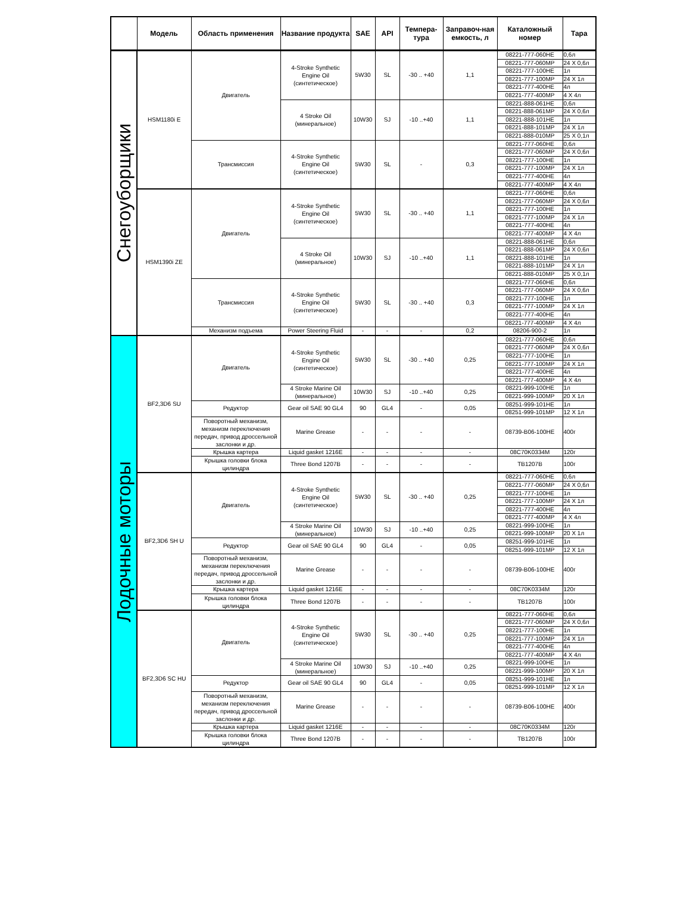| | Модель | Область применения | Название продукта | SAE | API | Темпера-тура | Заправоч-ная емкость, л | Каталожный номер | Тара |
| --- | --- | --- | --- | --- | --- | --- | --- | --- | --- |
| Снегоуборщики | HSM1180i E | Двигатель | 4-Stroke Synthetic Engine Oil (синтетическое) | 5W30 | SL | -30 .. +40 | 1,1 | 08221-777-060HE | 0,6л |
| | | | | | | | | 08221-777-060MP | 24 X 0,6л |
| | | | | | | | | 08221-777-100HE | 1л |
| | | | | | | | | 08221-777-100MP | 24 X 1л |
| | | | | | | | | 08221-777-400HE | 4л |
| | | | | | | | | 08221-777-400MP | 4 X 4л |
| | | | 4 Stroke Oil (минеральное) | 10W30 | SJ | -10 ..+40 | 1,1 | 08221-888-061HE | 0,6л |
| | | | | | | | | 08221-888-061MP | 24 X 0,6л |
| | | | | | | | | 08221-888-101HE | 1л |
| | | | | | | | | 08221-888-101MP | 24 X 1л |
| | | | | | | | | 08221-888-010MP | 25 X 0,1л |
| | | Трансмиссия | 4-Stroke Synthetic Engine Oil (синтетическое) | 5W30 | SL | - | 0,3 | 08221-777-060HE | 0,6л |
| | | | | | | | | 08221-777-060MP | 24 X 0,6л |
| | | | | | | | | 08221-777-100HE | 1л |
| | | | | | | | | 08221-777-100MP | 24 X 1л |
| | | | | | | | | 08221-777-400HE | 4л |
| | | | | | | | | 08221-777-400MP | 4 X 4л |
| | HSM1390i ZE | Двигатель | 4-Stroke Synthetic Engine Oil (синтетическое) | 5W30 | SL | -30 .. +40 | 1,1 | 08221-777-060HE | 0,6л |
| | | | | | | | | 08221-777-060MP | 24 X 0,6л |
| | | | | | | | | 08221-777-100HE | 1л |
| | | | | | | | | 08221-777-100MP | 24 X 1л |
| | | | | | | | | 08221-777-400HE | 4л |
| | | | | | | | | 08221-777-400MP | 4 X 4л |
| | | | 4 Stroke Oil (минеральное) | 10W30 | SJ | -10 ..+40 | 1,1 | 08221-888-061HE | 0,6л |
| | | | | | | | | 08221-888-061MP | 24 X 0,6л |
| | | | | | | | | 08221-888-101HE | 1л |
| | | | | | | | | 08221-888-101MP | 24 X 1л |
| | | | | | | | | 08221-888-010MP | 25 X 0,1л |
| | | Трансмиссия | 4-Stroke Synthetic Engine Oil (синтетическое) | 5W30 | SL | -30 .. +40 | 0,3 | 08221-777-060HE | 0,6л |
| | | | | | | | | 08221-777-060MP | 24 X 0,6л |
| | | | | | | | | 08221-777-100HE | 1л |
| | | | | | | | | 08221-777-100MP | 24 X 1л |
| | | | | | | | | 08221-777-400HE | 4л |
| | | | | | | | | 08221-777-400MP | 4 X 4л |
| | | Механизм подъема | Power Steering Fluid | - | - | - | 0,2 | 08206-900-2 | 1л |
| Лодочные моторы | BF2,3D6 SU | Двигатель | 4-Stroke Synthetic Engine Oil (синтетическое) | 5W30 | SL | -30 .. +40 | 0,25 | 08221-777-060HE | 0,6л |
| | | | | | | | | 08221-777-060MP | 24 X 0,6л |
| | | | | | | | | 08221-777-100HE | 1л |
| | | | | | | | | 08221-777-100MP | 24 X 1л |
| | | | | | | | | 08221-777-400HE | 4л |
| | | | | | | | | 08221-777-400MP | 4 X 4л |
| | | | 4 Stroke Marine Oil (минеральное) | 10W30 | SJ | -10 ..+40 | 0,25 | 08221-999-100HE | 1л |
| | | | | | | | | 08221-999-100MP | 20 X 1л |
| | | Редуктор | Gear oil SAE 90 GL4 | 90 | GL4 | - | 0,05 | 08251-999-101HE | 1л |
| | | | | | | | | 08251-999-101MP | 12 X 1л |
| | | Поворотный механизм, механизм переключения передач, привод дроссельной заслонки и др. | Marine Grease | - | - | - | - | 08739-B06-100HE | 400г |
| | | Крышка картера | Liquid gasket 1216E | - | - | - | - | 08C70K0334M | 120г |
| | | Крышка головки блока цилиндра | Three Bond 1207B | - | - | - | - | TB1207B | 100г |
| | BF2,3D6 SH U | Двигатель | 4-Stroke Synthetic Engine Oil (синтетическое) | 5W30 | SL | -30 .. +40 | 0,25 | 08221-777-060HE | 0,6л |
| | | | | | | | | 08221-777-060MP | 24 X 0,6л |
| | | | | | | | | 08221-777-100HE | 1л |
| | | | | | | | | 08221-777-100MP | 24 X 1л |
| | | | | | | | | 08221-777-400HE | 4л |
| | | | | | | | | 08221-777-400MP | 4 X 4л |
| | | | 4 Stroke Marine Oil (минеральное) | 10W30 | SJ | -10 ..+40 | 0,25 | 08221-999-100HE | 1л |
| | | | | | | | | 08221-999-100MP | 20 X 1л |
| | | Редуктор | Gear oil SAE 90 GL4 | 90 | GL4 | - | 0,05 | 08251-999-101HE | 1л |
| | | | | | | | | 08251-999-101MP | 12 X 1л |
| | | Поворотный механизм, механизм переключения передач, привод дроссельной заслонки и др. | Marine Grease | - | - | - | - | 08739-B06-100HE | 400г |
| | | Крышка картера | Liquid gasket 1216E | - | - | - | - | 08C70K0334M | 120г |
| | | Крышка головки блока цилиндра | Three Bond 1207B | - | - | - | - | TB1207B | 100г |
| | BF2,3D6 SC HU | Двигатель | 4-Stroke Synthetic Engine Oil (синтетическое) | 5W30 | SL | -30 .. +40 | 0,25 | 08221-777-060HE | 0,6л |
| | | | | | | | | 08221-777-060MP | 24 X 0,6л |
| | | | | | | | | 08221-777-100HE | 1л |
| | | | | | | | | 08221-777-100MP | 24 X 1л |
| | | | | | | | | 08221-777-400HE | 4л |
| | | | | | | | | 08221-777-400MP | 4 X 4л |
| | | | 4 Stroke Marine Oil (минеральное) | 10W30 | SJ | -10 ..+40 | 0,25 | 08221-999-100HE | 1л |
| | | | | | | | | 08221-999-100MP | 20 X 1л |
| | | Редуктор | Gear oil SAE 90 GL4 | 90 | GL4 | - | 0,05 | 08251-999-101HE | 1л |
| | | | | | | | | 08251-999-101MP | 12 X 1л |
| | | Поворотный механизм, механизм переключения передач, привод дроссельной заслонки и др. | Marine Grease | - | - | - | - | 08739-B06-100HE | 400г |
| | | Крышка картера | Liquid gasket 1216E | - | - | - | - | 08C70K0334M | 120г |
| | | Крышка головки блока цилиндра | Three Bond 1207B | - | - | - | - | TB1207B | 100г |